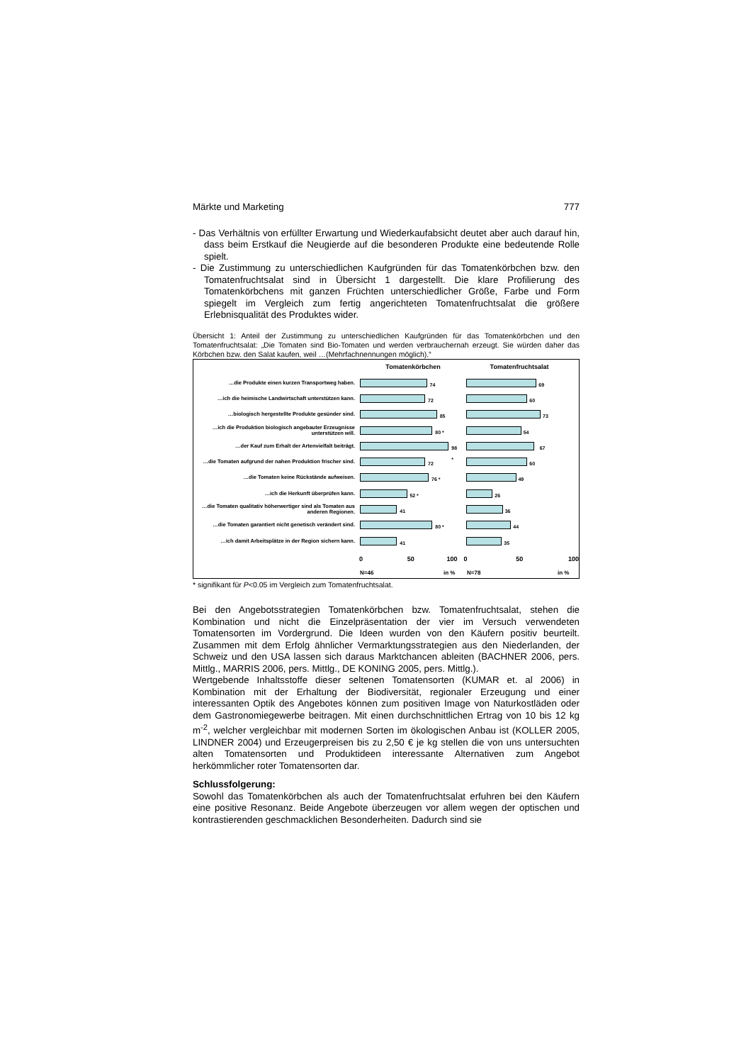Märkte und Marketing 777
- Das Verhältnis von erfüllter Erwartung und Wiederkaufabsicht deutet aber auch darauf hin, dass beim Erstkauf die Neugierde auf die besonderen Produkte eine bedeutende Rolle spielt.
- Die Zustimmung zu unterschiedlichen Kaufgründen für das Tomatenkörbchen bzw. den Tomatenfruchtsalat sind in Übersicht 1 dargestellt. Die klare Profilierung des Tomatenkörbchens mit ganzen Früchten unterschiedlicher Größe, Farbe und Form spiegelt im Vergleich zum fertig angerichteten Tomatenfruchtsalat die größere Erlebnisqualität des Produktes wider.
Übersicht 1: Anteil der Zustimmung zu unterschiedlichen Kaufgründen für das Tomatenkörbchen und den Tomatenfruchtsalat: „Die Tomaten sind Bio-Tomaten und werden verbrauchernah erzeugt. Sie würden daher das Körbchen bzw. den Salat kaufen, weil …(Mehrfachnennungen möglich).“
Tomatenkörbchen Tomatenfruchtsalat
…die Produkte einen kurzen Transportweg haben.
74
69
…ich die heimische Landwirtschaft unterstützen kann.
72
60
…biologisch hergestellte Produkte gesünder sind.
85
73
…ich die Produktion biologisch angebauter Erzeugnisse unterstützen will.
80 *
54
…der Kauf zum Erhalt der Artenvielfalt beiträgt.
98 *
67
…die Tomaten aufgrund der nahen Produktion frischer sind.
72
60
…die Tomaten keine Rückstände aufweisen.
76 *
49
…ich die Herkunft überprüfen kann.
52 *
26
…die Tomaten qualitativ höherwertiger sind als Tomaten aus anderen Regionen.
41
36
…die Tomaten garantiert nicht genetisch verändert sind.
80 *
44
…ich damit Arbeitsplätze in der Region sichern kann.
41
35
0 50 100 0 50 100
N=46 in % N=78 in %
* signifikant für P<0.05 im Vergleich zum Tomatenfruchtsalat.
Bei den Angebotsstrategien Tomatenkörbchen bzw. Tomatenfruchtsalat, stehen die Kombination und nicht die Einzelpräsentation der vier im Versuch verwendeten Tomatensorten im Vordergrund. Die Ideen wurden von den Käufern positiv beurteilt. Zusammen mit dem Erfolg ähnlicher Vermarktungsstrategien aus den Niederlanden, der Schweiz und den USA lassen sich daraus Marktchancen ableiten (BACHNER 2006, pers. Mittlg., MARRIS 2006, pers. Mittlg., DE KONING 2005, pers. Mittlg.).
Wertgebende Inhaltsstoffe dieser seltenen Tomatensorten (KUMAR et. al 2006) in Kombination mit der Erhaltung der Biodiversität, regionaler Erzeugung und einer interessanten Optik des Angebotes können zum positiven Image von Naturkostläden oder dem Gastronomiegewerbe beitragen. Mit einen durchschnittlichen Ertrag von 10 bis 12 kg m<sup>-2</sup>, welcher vergleichbar mit modernen Sorten im ökologischen Anbau ist (KOLLER 2005, LINDNER 2004) und Erzeugerpreisen bis zu 2,50 € je kg stellen die von uns untersuchten alten Tomatensorten und Produktideen interessante Alternativen zum Angebot herkömmlicher roter Tomatensorten dar.
Schlussfolgerung:
Sowohl das Tomatenkörbchen als auch der Tomatenfruchtsalat erfuhren bei den Käufern eine positive Resonanz. Beide Angebote überzeugen vor allem wegen der optischen und kontrastierenden geschmacklichen Besonderheiten. Dadurch sind sie